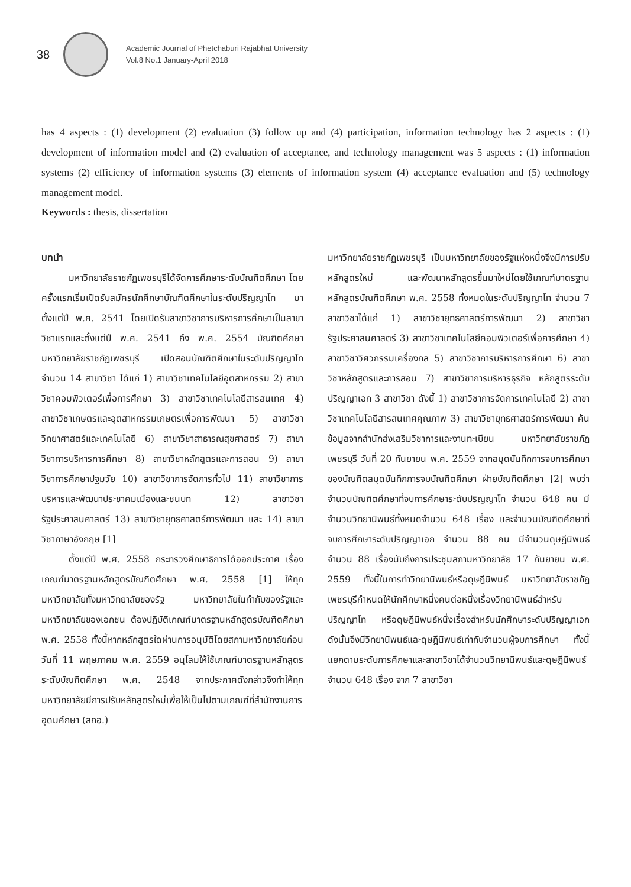38
Academic Journal of Phetchaburi Rajabhat University
Vol.8 No.1 January-April 2018
has 4 aspects : (1) development (2) evaluation (3) follow up and (4) participation, information technology has 2 aspects : (1) development of information model and (2) evaluation of acceptance, and technology management was 5 aspects : (1) information systems (2) efficiency of information systems (3) elements of information system (4) acceptance evaluation and (5) technology management model.
Keywords : thesis, dissertation
บทนำ
มหาวิทยาลัยราชภัฏเพชรบุรีได้จัดการศึกษาระดับบัณฑิตศึกษา โดยครั้งแรกเริ่มเปิดรับสมัครนักศึกษาบัณฑิตศึกษาในระดับปริญญาโท มาตั้งแต่ปี พ.ศ. 2541 โดยเปิดรับสาขาวิชาการบริหารการศึกษาเป็นสาขาวิชาแรกและตั้งแต่ปี พ.ศ. 2541 ถึง พ.ศ. 2554 บัณฑิตศึกษามหาวิทยาลัยราชภัฏเพชรบุรี เปิดสอนบัณฑิตศึกษาในระดับปริญญาโท จำนวน 14 สาขาวิชา ได้แก่ 1) สาขาวิชาเทคโนโลยีอุตสาหกรรม 2) สาขาวิชาคอมพิวเตอร์เพื่อการศึกษา 3) สาขาวิชาเทคโนโลยีสารสนเทศ 4) สาขาวิชาเกษตรและอุตสาหกรรมเกษตรเพื่อการพัฒนา 5) สาขาวิชาวิทยาศาสตร์และเทคโนโลยี 6) สาขาวิชาสาธารณสุขศาสตร์ 7) สาขาวิชาการบริหารการศึกษา 8) สาขาวิชาหลักสูตรและการสอน 9) สาขาวิชาการศึกษาปฐมวัย 10) สาขาวิชาการจัดการทั่วไป 11) สาขาวิชาการบริหารและพัฒนาประชาคมเมืองและชนบท 12) สาขาวิชารัฐประศาสนศาสตร์ 13) สาขาวิชายุทธศาสตร์การพัฒนา และ 14) สาขาวิชาภาษาอังกฤษ [1]
ตั้งแต่ปี พ.ศ. 2558 กระทรวงศึกษาธิการได้ออกประกาศ เรื่อง เกณฑ์มาตรฐานหลักสูตรบัณฑิตศึกษา พ.ศ. 2558 [1] ให้ทุกมหาวิทยาลัยทั้งมหาวิทยาลัยของรัฐ มหาวิทยาลัยในกำกับของรัฐและมหาวิทยาลัยของเอกชน ต้องปฏิบัติเกณฑ์มาตรฐานหลักสูตรบัณฑิตศึกษา พ.ศ. 2558 ทั้งนี้หากหลักสูตรใดผ่านการอนุมัติโดยสภามหาวิทยาลัยก่อนวันที่ 11 พฤษภาคม พ.ศ. 2559 อนุโลมให้ใช้เกณฑ์มาตรฐานหลักสูตรระดับบัณฑิตศึกษา พ.ศ. 2548 จากประกาศดังกล่าวจึงทำให้ทุกมหาวิทยาลัยมีการปรับหลักสูตรใหม่เพื่อให้เป็นไปตามเกณฑ์ที่สำนักงานการอุดมศึกษา (สกอ.)
มหาวิทยาลัยราชภัฏเพชรบุรี เป็นมหาวิทยาลัยของรัฐแห่งหนึ่งจึงมีการปรับหลักสูตรใหม่ และพัฒนาหลักสูตรขึ้นมาใหม่โดยใช้เกณฑ์มาตรฐานหลักสูตรบัณฑิตศึกษา พ.ศ. 2558 ทั้งหมดในระดับปริญญาโท จำนวน 7 สาขาวิชาได้แก่ 1) สาขาวิชายุทธศาสตร์การพัฒนา 2) สาขาวิชารัฐประศาสนศาสตร์ 3) สาขาวิชาเทคโนโลยีคอมพิวเตอร์เพื่อการศึกษา 4) สาขาวิชาวิศวกรรมเครื่องกล 5) สาขาวิชาการบริหารการศึกษา 6) สาขาวิชาหลักสูตรและการสอน 7) สาขาวิชาการบริหารธุรกิจ หลักสูตรระดับปริญญาเอก 3 สาขาวิชา ดังนี้ 1) สาขาวิชาการจัดการเทคโนโลยี 2) สาขาวิชาเทคโนโลยีสารสนเทศคุณภาพ 3) สาขาวิชายุทธศาสตร์การพัฒนา ค้นข้อมูลจากสำนักส่งเสริมวิชาการและงานทะเบียน มหาวิทยาลัยราชภัฏเพชรบุรี วันที่ 20 กันยายน พ.ศ. 2559 จากสมุดบันทึกการจบการศึกษาของบัณฑิตสมุดบันทึกการจบบัณฑิตศึกษา ฝ่ายบัณฑิตศึกษา [2] พบว่า จำนวนบัณฑิตศึกษาที่จบการศึกษาระดับปริญญาโท จำนวน 648 คน มีจำนวนวิทยานิพนธ์ทั้งหมดจำนวน 648 เรื่อง และจำนวนบัณฑิตศึกษาที่จบการศึกษาระดับปริญญาเอก จำนวน 88 คน มีจำนวนดุษฎีนิพนธ์ จำนวน 88 เรื่องนับถึงการประชุมสภามหาวิทยาลัย 17 กันยายน พ.ศ. 2559 ทั้งนี้ในการทำวิทยานิพนธ์หรือดุษฎีนิพนธ์ มหาวิทยาลัยราชภัฏเพชรบุรีกำหนดให้นักศึกษาหนึ่งคนต่อหนึ่งเรื่องวิทยานิพนธ์สำหรับปริญญาโท หรือดุษฎีนิพนธ์หนึ่งเรื่องสำหรับนักศึกษาระดับปริญญาเอก ดังนั้นจึงมีวิทยานิพนธ์และดุษฎีนิพนธ์เท่ากับจำนวนผู้จบการศึกษา ทั้งนี้แยกตามระดับการศึกษาและสาขาวิชาได้จำนวนวิทยานิพนธ์และดุษฎีนิพนธ์ จำนวน 648 เรื่อง จาก 7 สาขาวิชา